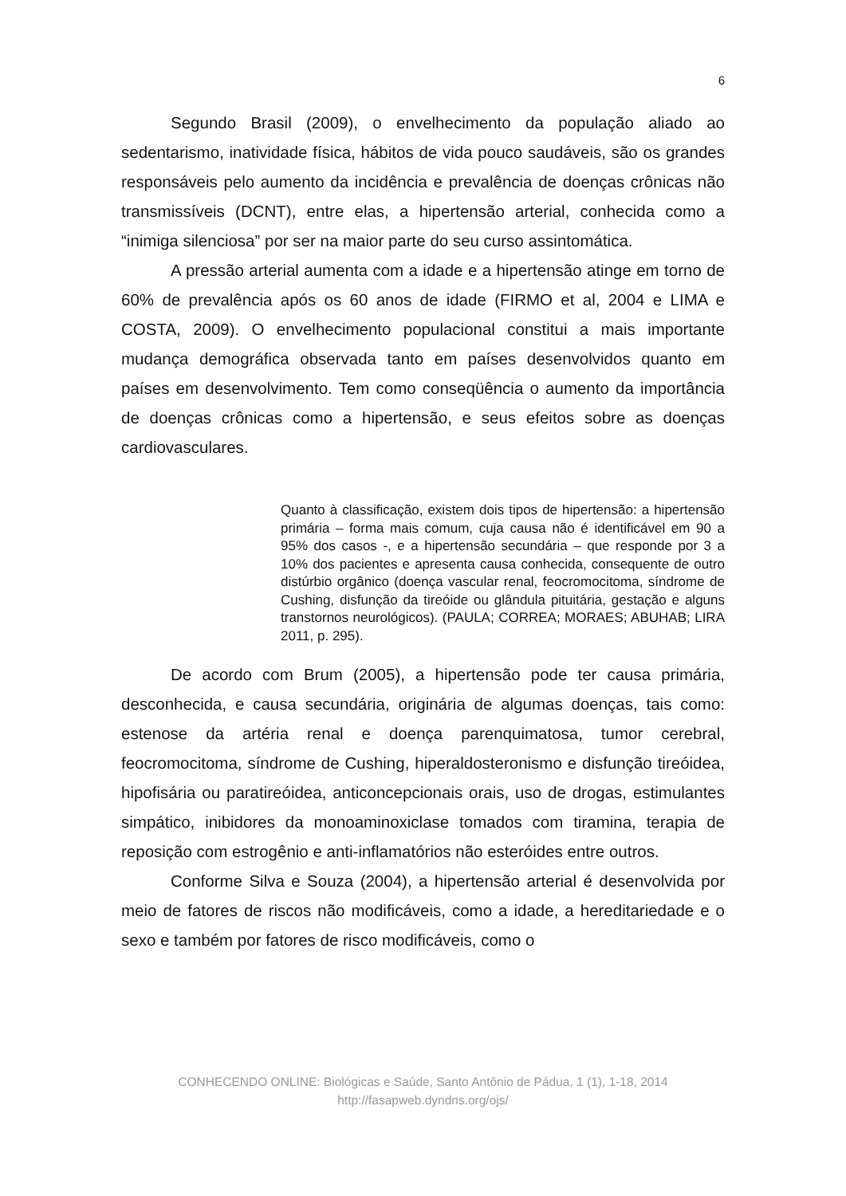6
Segundo Brasil (2009), o envelhecimento da população aliado ao sedentarismo, inatividade física, hábitos de vida pouco saudáveis, são os grandes responsáveis pelo aumento da incidência e prevalência de doenças crônicas não transmissíveis (DCNT), entre elas, a hipertensão arterial, conhecida como a “inimiga silenciosa” por ser na maior parte do seu curso assintomática.
A pressão arterial aumenta com a idade e a hipertensão atinge em torno de 60% de prevalência após os 60 anos de idade (FIRMO et al, 2004 e LIMA e COSTA, 2009). O envelhecimento populacional constitui a mais importante mudança demográfica observada tanto em países desenvolvidos quanto em países em desenvolvimento. Tem como conseqüência o aumento da importância de doenças crônicas como a hipertensão, e seus efeitos sobre as doenças cardiovasculares.
Quanto à classificação, existem dois tipos de hipertensão: a hipertensão primária – forma mais comum, cuja causa não é identificável em 90 a 95% dos casos -, e a hipertensão secundária – que responde por 3 a 10% dos pacientes e apresenta causa conhecida, consequente de outro distúrbio orgânico (doença vascular renal, feocromocitoma, síndrome de Cushing, disfunção da tireóide ou glândula pituitária, gestação e alguns transtornos neurológicos). (PAULA; CORREA; MORAES; ABUHAB; LIRA 2011, p. 295).
De acordo com Brum (2005), a hipertensão pode ter causa primária, desconhecida, e causa secundária, originária de algumas doenças, tais como: estenose da artéria renal e doença parenquimatosa, tumor cerebral, feocromocitoma, síndrome de Cushing, hiperaldosteronismo e disfunção tireóidea, hipofisária ou paratireóidea, anticoncepcionais orais, uso de drogas, estimulantes simpático, inibidores da monoaminoxiclase tomados com tiramina, terapia de reposição com estrogênio e anti-inflamatórios não esteróides entre outros.
Conforme Silva e Souza (2004), a hipertensão arterial é desenvolvida por meio de fatores de riscos não modificáveis, como a idade, a hereditariedade e o sexo e também por fatores de risco modificáveis, como o
CONHECENDO ONLINE: Biológicas e Saúde, Santo Antônio de Pádua, 1 (1), 1-18, 2014
http://fasapweb.dyndns.org/ojs/